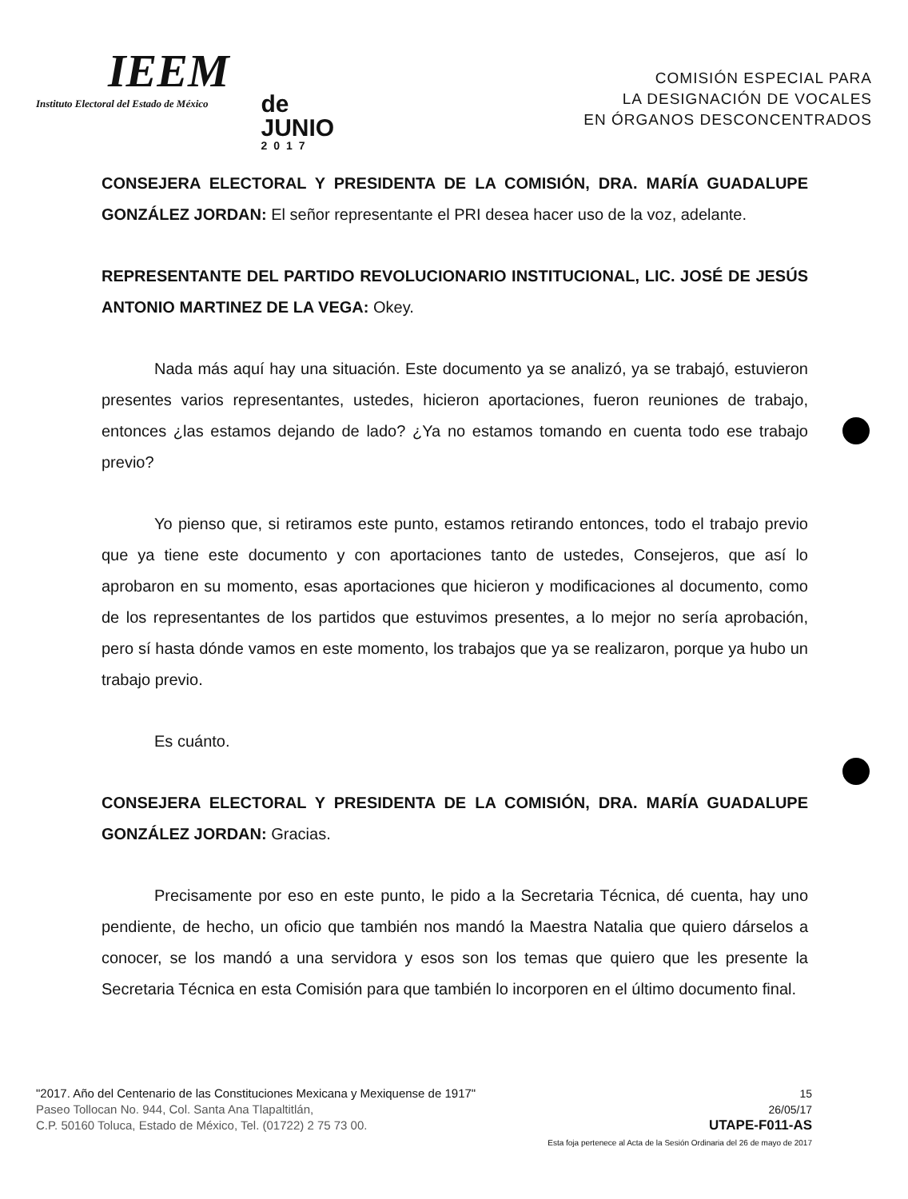IEEM
Instituto Electoral del Estado de México
de
JUNIO
2017
COMISIÓN ESPECIAL PARA
LA DESIGNACIÓN DE VOCALES
EN ÓRGANOS DESCONCENTRADOS
CONSEJERA ELECTORAL Y PRESIDENTA DE LA COMISIÓN, DRA. MARÍA GUADALUPE GONZÁLEZ JORDAN: El señor representante el PRI desea hacer uso de la voz, adelante.
REPRESENTANTE DEL PARTIDO REVOLUCIONARIO INSTITUCIONAL, LIC. JOSÉ DE JESÚS ANTONIO MARTINEZ DE LA VEGA: Okey.
Nada más aquí hay una situación. Este documento ya se analizó, ya se trabajó, estuvieron presentes varios representantes, ustedes, hicieron aportaciones, fueron reuniones de trabajo, entonces ¿las estamos dejando de lado? ¿Ya no estamos tomando en cuenta todo ese trabajo previo?
Yo pienso que, si retiramos este punto, estamos retirando entonces, todo el trabajo previo que ya tiene este documento y con aportaciones tanto de ustedes, Consejeros, que así lo aprobaron en su momento, esas aportaciones que hicieron y modificaciones al documento, como de los representantes de los partidos que estuvimos presentes, a lo mejor no sería aprobación, pero sí hasta dónde vamos en este momento, los trabajos que ya se realizaron, porque ya hubo un trabajo previo.
Es cuánto.
CONSEJERA ELECTORAL Y PRESIDENTA DE LA COMISIÓN, DRA. MARÍA GUADALUPE GONZÁLEZ JORDAN: Gracias.
Precisamente por eso en este punto, le pido a la Secretaria Técnica, dé cuenta, hay uno pendiente, de hecho, un oficio que también nos mandó la Maestra Natalia que quiero dárselos a conocer, se los mandó a una servidora y esos son los temas que quiero que les presente la Secretaria Técnica en esta Comisión para que también lo incorporen en el último documento final.
"2017. Año del Centenario de las Constituciones Mexicana y Mexiquense de 1917"
Paseo Tollocan No. 944, Col. Santa Ana Tlapaltitlán,
C.P. 50160 Toluca, Estado de México, Tel. (01722) 2 75 73 00.
15
26/05/17
UTAPE-F011-AS
Esta foja pertenece al Acta de la Sesión Ordinaria del 26 de mayo de 2017